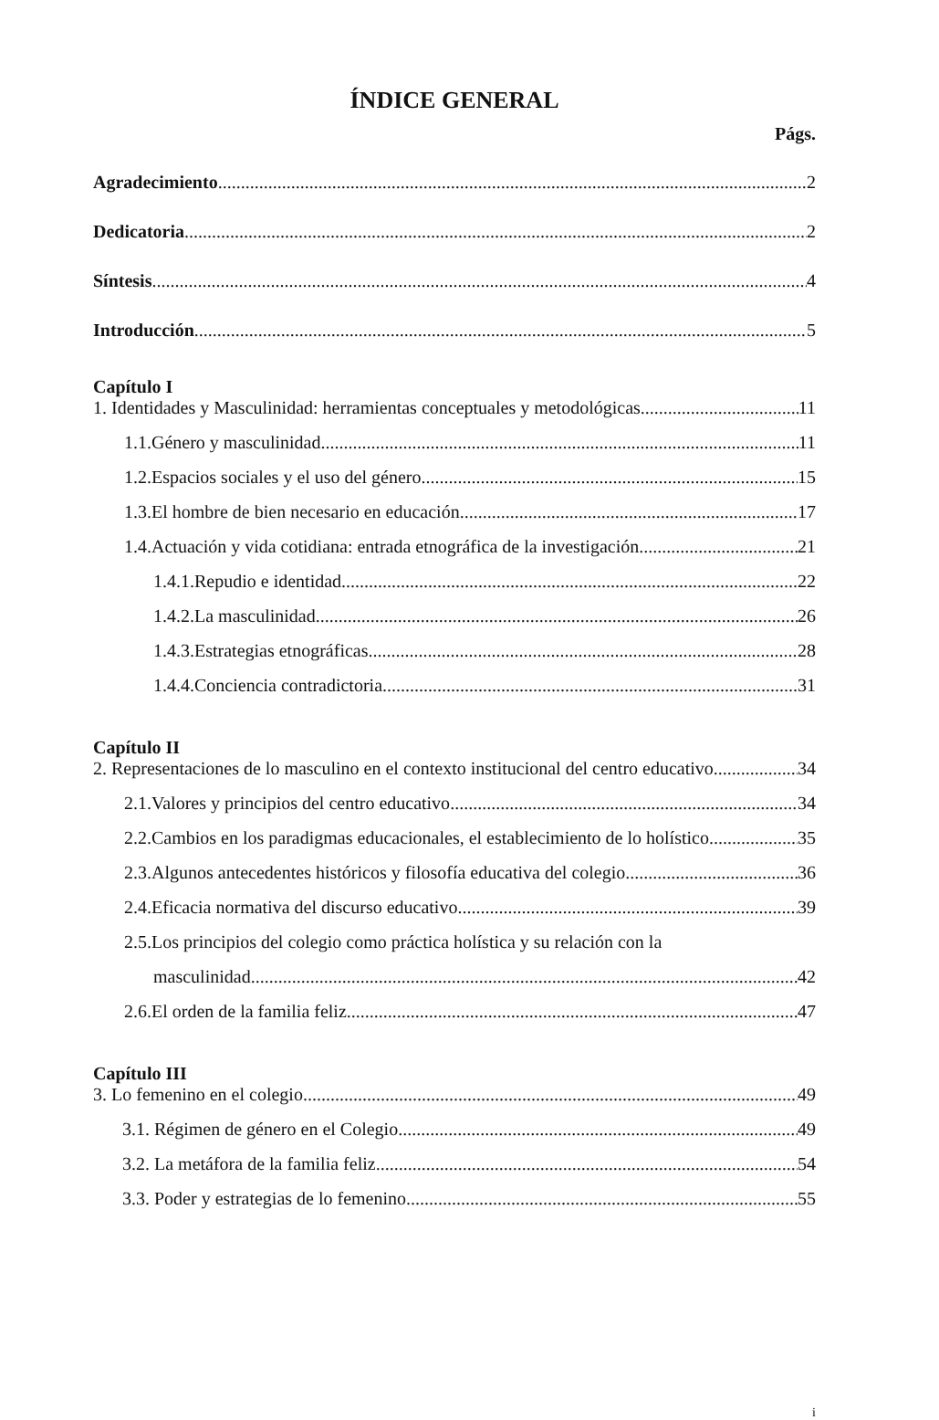ÍNDICE GENERAL
Págs.
Agradecimiento 2
Dedicatoria 2
Síntesis 4
Introducción 5
Capítulo I
1. Identidades y Masculinidad: herramientas conceptuales y metodológicas 11
1.1.Género y masculinidad 11
1.2.Espacios sociales y el uso del género 15
1.3.El hombre de bien necesario en educación 17
1.4.Actuación y vida cotidiana: entrada etnográfica de la investigación 21
1.4.1.Repudio e identidad 22
1.4.2.La masculinidad 26
1.4.3.Estrategias etnográficas 28
1.4.4.Conciencia contradictoria 31
Capítulo II
2. Representaciones de lo masculino en el contexto institucional del centro educativo. 34
2.1.Valores y principios del centro educativo 34
2.2.Cambios en los paradigmas educacionales, el establecimiento de lo holístico... 35
2.3.Algunos antecedentes históricos y filosofía educativa del colegio 36
2.4.Eficacia normativa del discurso educativo 39
2.5.Los principios del colegio como práctica holística y su relación con la
masculinidad 42
2.6.El orden de la familia feliz 47
Capítulo III
3. Lo femenino en el colegio 49
3.1. Régimen de género en el Colegio 49
3.2. La metáfora de la familia feliz 54
3.3. Poder y estrategias de lo femenino 55
i